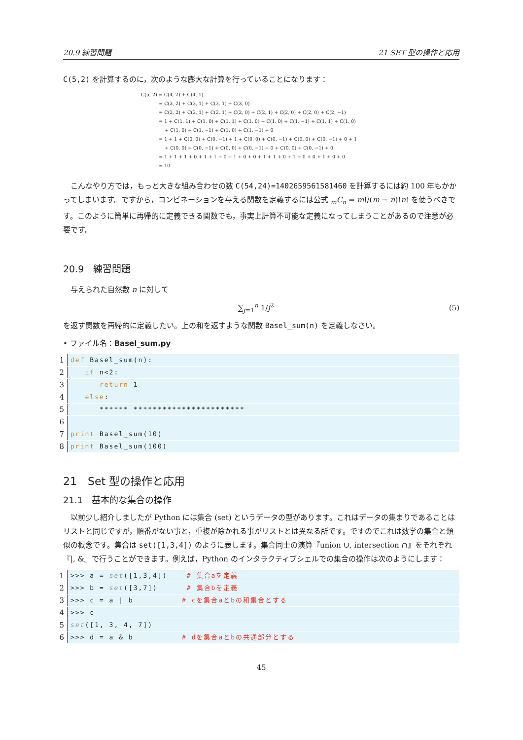20.9 練習問題 21 SET 型の操作と応用
C(5,2) を計算するのに，次のような膨大な計算を行っていることになります：
C(5, 2) = C(4, 2) + C(4, 1)
= C(3, 2) + C(3, 1) + C(3, 1) + C(3, 0)
= C(2, 2) + C(2, 1) + C(2, 1) + C(2, 0) + C(2, 1) + C(2, 0) + C(2, 0) + C(2, −1)
= 1 + C(1, 1) + C(1, 0) + C(1, 1) + C(1, 0) + C(1, 0) + C(1, −1) + C(1, 1) + C(1, 0)
+ C(1, 0) + C(1, −1) + C(1, 0) + C(1, −1) + 0
= 1 + 1 + C(0, 0) + C(0, −1) + 1 + C(0, 0) + C(0, −1) + C(0, 0) + C(0, −1) + 0 + 1
+ C(0, 0) + C(0, −1) + C(0, 0) + C(0, −1) + 0 + C(0, 0) + C(0, −1) + 0
= 1 + 1 + 1 + 0 + 1 + 1 + 0 + 1 + 0 + 0 + 1 + 1 + 0 + 1 + 0 + 0 + 1 + 0 + 0
= 10
　こんなやり方では，もっと大きな組み合わせの数 C(54,24)=1402659561581460 を計算するには約 100 年もかかってしまいます。ですから，コンビネーションを与える関数を定義するには公式 <sub>m</sub>C<sub>n</sub> = m!/(m − n)!n! を使うべきです。このように簡単に再帰的に定義できる関数でも，事実上計算不可能な定義になってしまうことがあるので注意が必要です。
20.9　練習問題
　与えられた自然数 n に対して
∑<sub>j=1</sub><sup>n</sup> 1/j<sup>2</sup> (5)
を返す関数を再帰的に定義したい。上の和を返すような関数 Basel_sum(n) を定義しなさい。
• ファイル名：Basel_sum.py
1 def Basel_sum(n):
2 if n<2:
3 return 1
4 else:
5 ****** ***********************
6
7 print Basel_sum(10)
8 print Basel_sum(100)
21　Set 型の操作と応用
21.1　基本的な集合の操作
　以前少し紹介しましたが Python には集合 (set) というデータの型があります。これはデータの集まりであることはリストと同じですが，順番がない事と，重複が除かれる事がリストとは異なる所です。ですのでこれは数学の集合と類似の概念です。集合は set([1,3,4]) のように表します。集合同士の演算『union ∪, intersection ∩』をそれぞれ『|, &』で行うことができます。例えば，Python のインタラクティブシェルでの集合の操作は次のようにします：
1 >>> a = set([1,3,4]) # 集合aを定義
2 >>> b = set([3,7]) # 集合bを定義
3 >>> c = a | b # cを集合aとbの和集合とする
4 >>> c
5 set([1, 3, 4, 7])
6 >>> d = a & b # dを集合aとbの共通部分とする
45